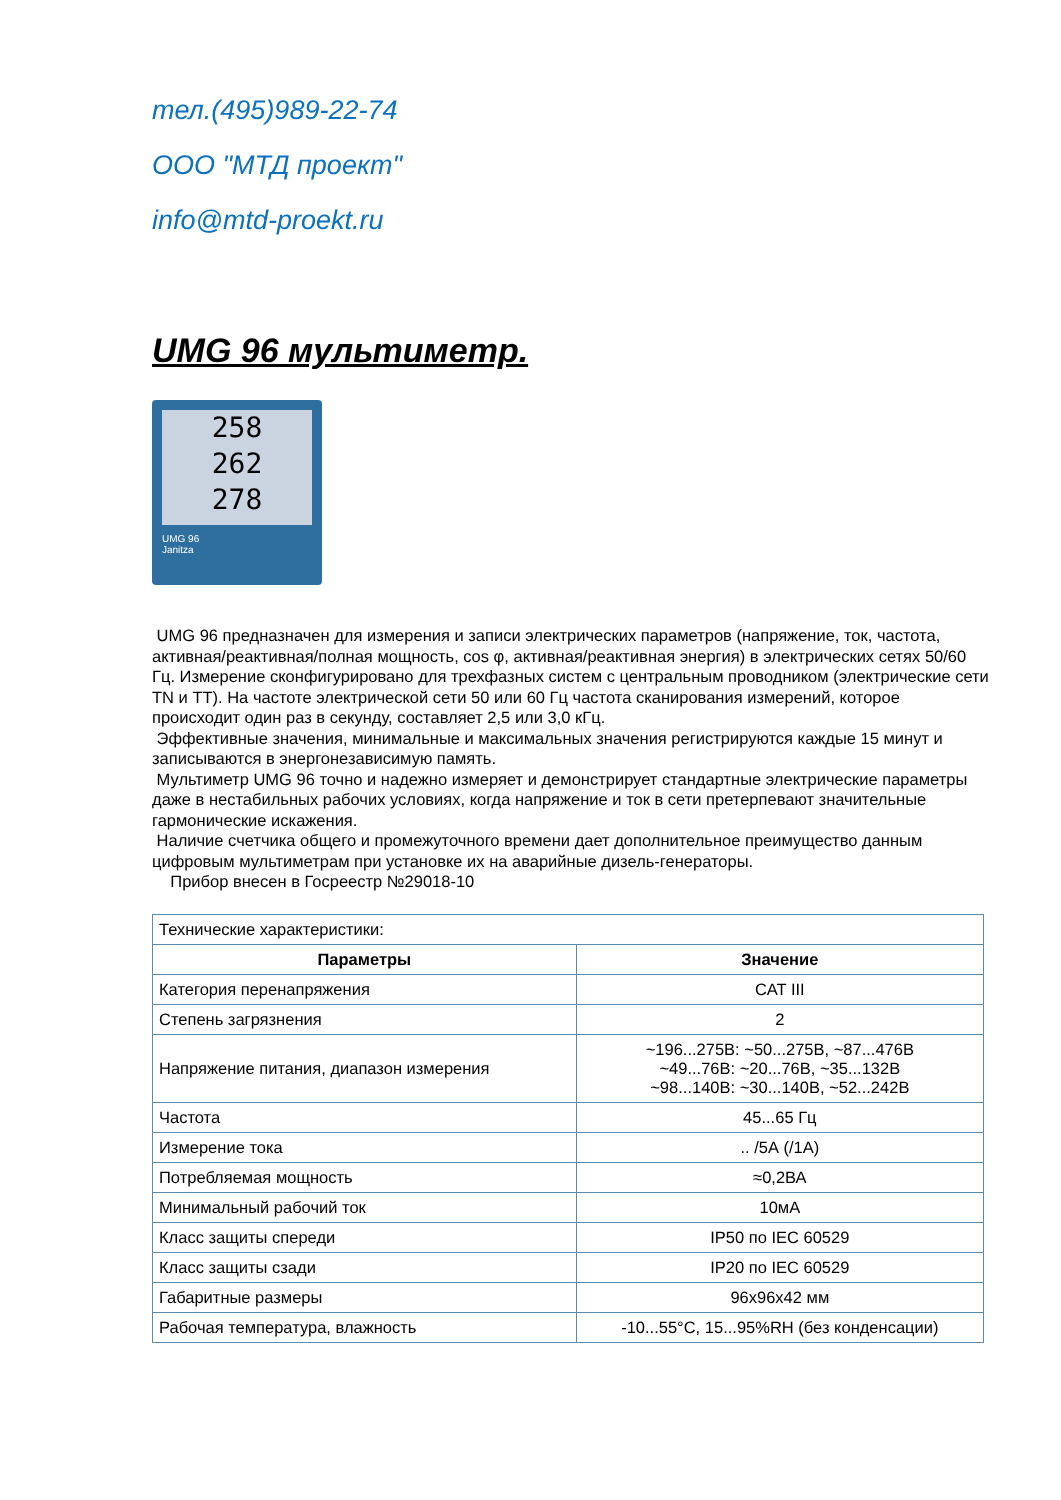тел.(495)989-22-74
ООО "МТД проект"
info@mtd-proekt.ru
UMG 96 мультиметр.
258
262
278
UMG 96
Janitza
UMG 96 предназначен для измерения и записи электрических параметров (напряжение, ток, частота, активная/реактивная/полная мощность, cos φ, активная/реактивная энергия) в электрических сетях 50/60 Гц. Измерение сконфигурировано для трехфазных систем с центральным проводником (электрические сети TN и TT). На частоте электрической сети 50 или 60 Гц частота сканирования измерений, которое происходит один раз в секунду, составляет 2,5 или 3,0 кГц.
Эффективные значения, минимальные и максимальных значения регистрируются каждые 15 минут и записываются в энергонезависимую память.
Мультиметр UMG 96 точно и надежно измеряет и демонстрирует стандартные электрические параметры даже в нестабильных рабочих условиях, когда напряжение и ток в сети претерпевают значительные гармонические искажения.
Наличие счетчика общего и промежуточного времени дает дополнительное преимущество данным цифровым мультиметрам при установке их на аварийные дизель-генераторы.
Прибор внесен в Госреестр №29018-10
| Технические характеристики: | |
| Параметры | Значение |
| Категория перенапряжения | CAT III |
| Степень загрязнения | 2 |
| Напряжение питания, диапазон измерения | ~196...275В: ~50...275В, ~87...476В ~49...76В: ~20...76В, ~35...132В ~98...140В: ~30...140В, ~52...242В |
| Частота | 45...65 Гц |
| Измерение тока | .. /5А (/1А) |
| Потребляемая мощность | ≈0,2ВА |
| Минимальный рабочий ток | 10мА |
| Класс защиты спереди | IP50 по IEC 60529 |
| Класс защиты сзади | IP20 по IEC 60529 |
| Габаритные размеры | 96x96x42 мм |
| Рабочая температура, влажность | -10...55°C, 15...95%RH (без конденсации) |